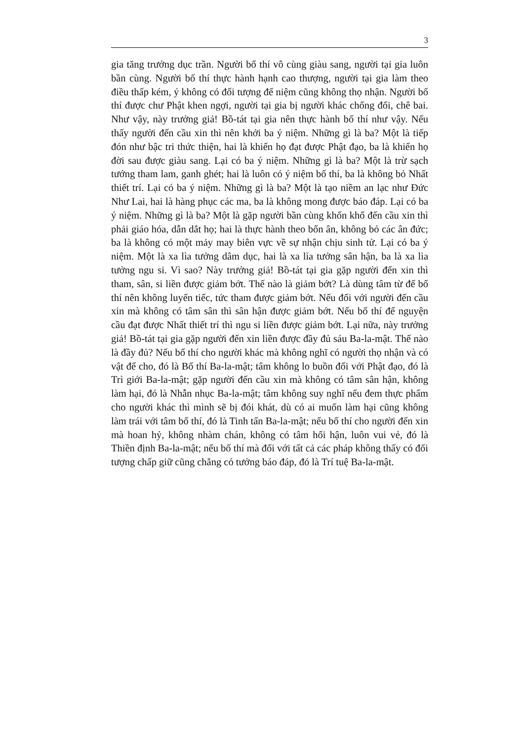3
gia tăng trưởng dục trần. Người bố thí vô cùng giàu sang, người tại gia luôn bần cùng. Người bố thí thực hành hạnh cao thượng, người tại gia làm theo điều thấp kém, ý không có đối tượng để niệm cũng không thọ nhận. Người bố thí được chư Phật khen ngợi, người tại gia bị người khác chống đối, chê bai. Như vậy, này trưởng giả! Bồ-tát tại gia nên thực hành bố thí như vậy. Nếu thấy người đến cầu xin thì nên khởi ba ý niệm. Những gì là ba? Một là tiếp đón như bậc tri thức thiện, hai là khiến họ đạt được Phật đạo, ba là khiến họ đời sau được giàu sang. Lại có ba ý niệm. Những gì là ba? Một là trừ sạch tướng tham lam, ganh ghét; hai là luôn có ý niệm bố thí, ba là không bỏ Nhất thiết trí. Lại có ba ý niệm. Những gì là ba? Một là tạo niềm an lạc như Đức Như Lai, hai là hàng phục các ma, ba là không mong được báo đáp. Lại có ba ý niệm. Những gì là ba? Một là gặp người bần cùng khốn khổ đến cầu xin thì phải giáo hóa, dẫn dắt họ; hai là thực hành theo bốn ân, không bỏ các ân đức; ba là không có một mảy may biên vực về sự nhận chịu sinh tử. Lại có ba ý niệm. Một là xa lìa tưởng dâm dục, hai là xa lìa tưởng sân hận, ba là xa lìa tưởng ngu si. Vì sao? Này trưởng giả! Bồ-tát tại gia gặp người đến xin thì tham, sân, si liền được giảm bớt. Thế nào là giảm bớt? Là dùng tâm từ để bố thí nên không luyến tiếc, tức tham được giảm bớt. Nếu đối với người đến cầu xin mà không có tâm sân thì sân hận được giảm bớt. Nếu bố thí để nguyện cầu đạt được Nhất thiết trí thì ngu si liền được giảm bớt. Lại nữa, này trưởng giả! Bồ-tát tại gia gặp người đến xin liền được đầy đủ sáu Ba-la-mật. Thế nào là đầy đủ? Nếu bố thí cho người khác mà không nghĩ có người thọ nhận và có vật để cho, đó là Bố thí Ba-la-mật; tâm không lo buồn đối với Phật đạo, đó là Trì giới Ba-la-mật; gặp người đến cầu xin mà không có tâm sân hận, không làm hại, đó là Nhẫn nhục Ba-la-mật; tâm không suy nghĩ nếu đem thực phẩm cho người khác thì mình sẽ bị đói khát, dù có ai muốn làm hại cũng không làm trái với tâm bố thí, đó là Tinh tấn Ba-la-mật; nếu bố thí cho người đến xin mà hoan hỷ, không nhàm chán, không có tâm hối hận, luôn vui vẻ, đó là Thiền định Ba-la-mật; nếu bố thí mà đối với tất cả các pháp không thấy có đối tượng chấp giữ cũng chẳng có tưởng báo đáp, đó là Trí tuệ Ba-la-mật.